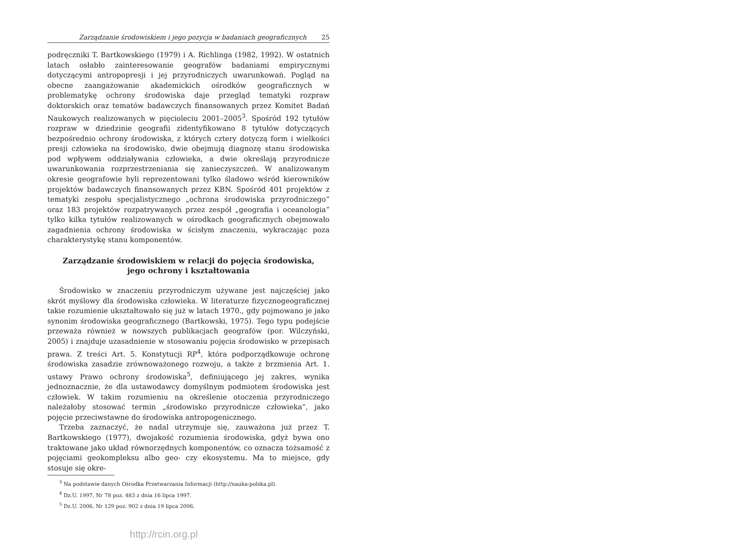Zarządzanie środowiskiem i jego pozycja w badaniach geograficznych 25
podręczniki T. Bartkowskiego (1979) i A. Richlinga (1982, 1992). W ostatnich latach osłabło zainteresowanie geografów badaniami empirycznymi dotyczącymi antropopresji i jej przyrodniczych uwarunkowań. Pogląd na obecne zaangażowanie akademickich ośrodków geograficznych w problematykę ochrony środowiska daje przegląd tematyki rozpraw doktorskich oraz tematów badawczych finansowanych przez Komitet Badań Naukowych realizowanych w pięcioleciu 2001–2005<sup>3</sup>. Spośród 192 tytułów rozpraw w dziedzinie geografii zidentyfikowano 8 tytułów dotyczących bezpośrednio ochrony środowiska, z których cztery dotyczą form i wielkości presji człowieka na środowisko, dwie obejmują diagnozę stanu środowiska pod wpływem oddziaływania człowieka, a dwie określają przyrodnicze uwarunkowania rozprzestrzeniania się zanieczyszczeń. W analizowanym okresie geografowie byli reprezentowani tylko śladowo wśród kierowników projektów badawczych finansowanych przez KBN. Spośród 401 projektów z tematyki zespołu specjalistycznego „ochrona środowiska przyrodniczego” oraz 183 projektów rozpatrywanych przez zespół „geografia i oceanologia” tylko kilka tytułów realizowanych w ośrodkach geograficznych obejmowało zagadnienia ochrony środowiska w ścisłym znaczeniu, wykraczając poza charakterystykę stanu komponentów.
Zarządzanie środowiskiem w relacji do pojęcia środowiska,
jego ochrony i kształtowania
Środowisko w znaczeniu przyrodniczym używane jest najczęściej jako skrót myślowy dla środowiska człowieka. W literaturze fizycznogeograficznej takie rozumienie ukształtowało się już w latach 1970., gdy pojmowano je jako synonim środowiska geograficznego (Bartkowski, 1975). Tego typu podejście przeważa również w nowszych publikacjach geografów (por. Wilczyński, 2005) i znajduje uzasadnienie w stosowaniu pojęcia środowisko w przepisach prawa. Z treści Art. 5. Konstytucji RP<sup>4</sup>, która podporządkowuje ochronę środowiska zasadzie zrównoważonego rozwoju, a także z brzmienia Art. 1. ustawy Prawo ochrony środowiska<sup>5</sup>, definiującego jej zakres, wynika jednoznacznie, że dla ustawodawcy domyślnym podmiotem środowiska jest człowiek. W takim rozumieniu na określenie otoczenia przyrodniczego należałoby stosować termin „środowisko przyrodnicze człowieka”, jako pojęcie przeciwstawne do środowiska antropogenicznego.
Trzeba zaznaczyć, że nadal utrzymuje się, zauważona już przez T. Bartkowskiego (1977), dwojakość rozumienia środowiska, gdyż bywa ono traktowane jako układ równorzędnych komponentów, co oznacza tożsamość z pojęciami geokompleksu albo geo- czy ekosystemu. Ma to miejsce, gdy stosuje się okre-
<sup>3</sup> Na podstawie danych Ośrodka Przetwarzania Informacji (http://nauka-polska.pl).
<sup>4</sup> Dz.U. 1997, Nr 78 poz. 483 z dnia 16 lipca 1997.
<sup>5</sup> Dz.U. 2006, Nr 129 poz. 902 z dnia 19 lipca 2006.
http://rcin.org.pl